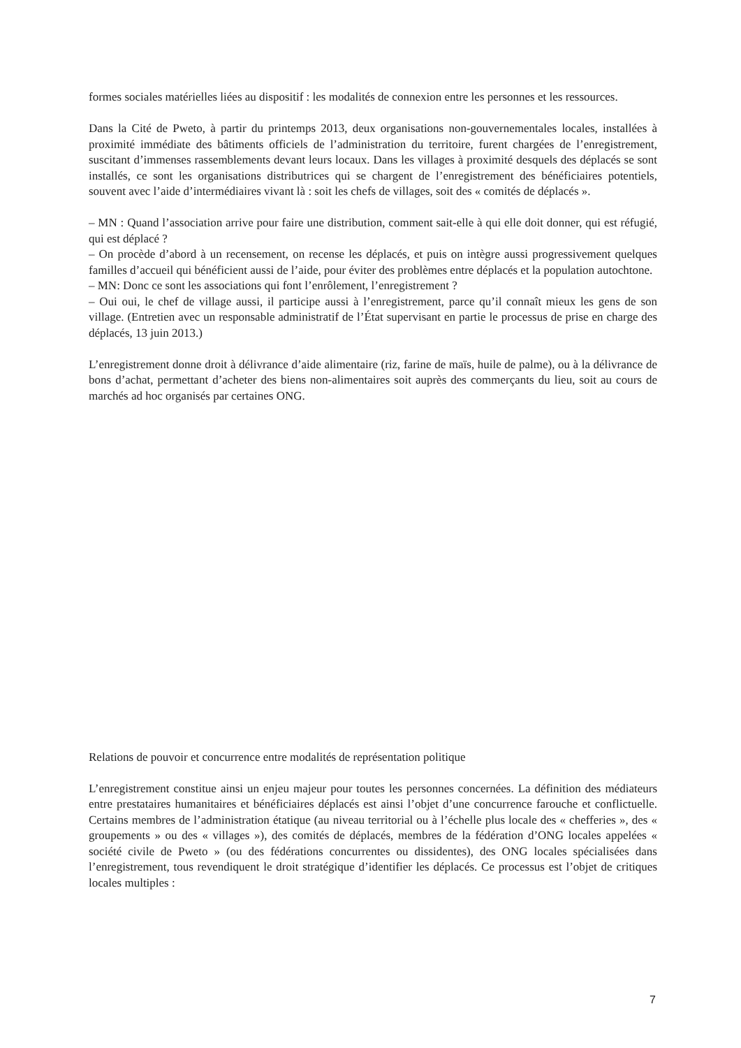formes sociales matérielles liées au dispositif : les modalités de connexion entre les personnes et les ressources.
Dans la Cité de Pweto, à partir du printemps 2013, deux organisations non-gouvernementales locales, installées à proximité immédiate des bâtiments officiels de l’administration du territoire, furent chargées de l’enregistrement, suscitant d’immenses rassemblements devant leurs locaux. Dans les villages à proximité desquels des déplacés se sont installés, ce sont les organisations distributrices qui se chargent de l’enregistrement des bénéficiaires potentiels, souvent avec l’aide d’intermédiaires vivant là : soit les chefs de villages, soit des « comités de déplacés ».
– MN : Quand l’association arrive pour faire une distribution, comment sait-elle à qui elle doit donner, qui est réfugié, qui est déplacé ?
– On procède d’abord à un recensement, on recense les déplacés, et puis on intègre aussi progressivement quelques familles d’accueil qui bénéficient aussi de l’aide, pour éviter des problèmes entre déplacés et la population autochtone.
– MN: Donc ce sont les associations qui font l’enrôlement, l’enregistrement ?
– Oui oui, le chef de village aussi, il participe aussi à l’enregistrement, parce qu’il connaît mieux les gens de son village. (Entretien avec un responsable administratif de l’État supervisant en partie le processus de prise en charge des déplacés, 13 juin 2013.)
L’enregistrement donne droit à délivrance d’aide alimentaire (riz, farine de maïs, huile de palme), ou à la délivrance de bons d’achat, permettant d’acheter des biens non-alimentaires soit auprès des commerçants du lieu, soit au cours de marchés ad hoc organisés par certaines ONG.
Relations de pouvoir et concurrence entre modalités de représentation politique
L’enregistrement constitue ainsi un enjeu majeur pour toutes les personnes concernées. La définition des médiateurs entre prestataires humanitaires et bénéficiaires déplacés est ainsi l’objet d’une concurrence farouche et conflictuelle. Certains membres de l’administration étatique (au niveau territorial ou à l’échelle plus locale des « chefferies », des « groupements » ou des « villages »), des comités de déplacés, membres de la fédération d’ONG locales appelées « société civile de Pweto » (ou des fédérations concurrentes ou dissidentes), des ONG locales spécialisées dans l’enregistrement, tous revendiquent le droit stratégique d’identifier les déplacés. Ce processus est l’objet de critiques locales multiples :
7